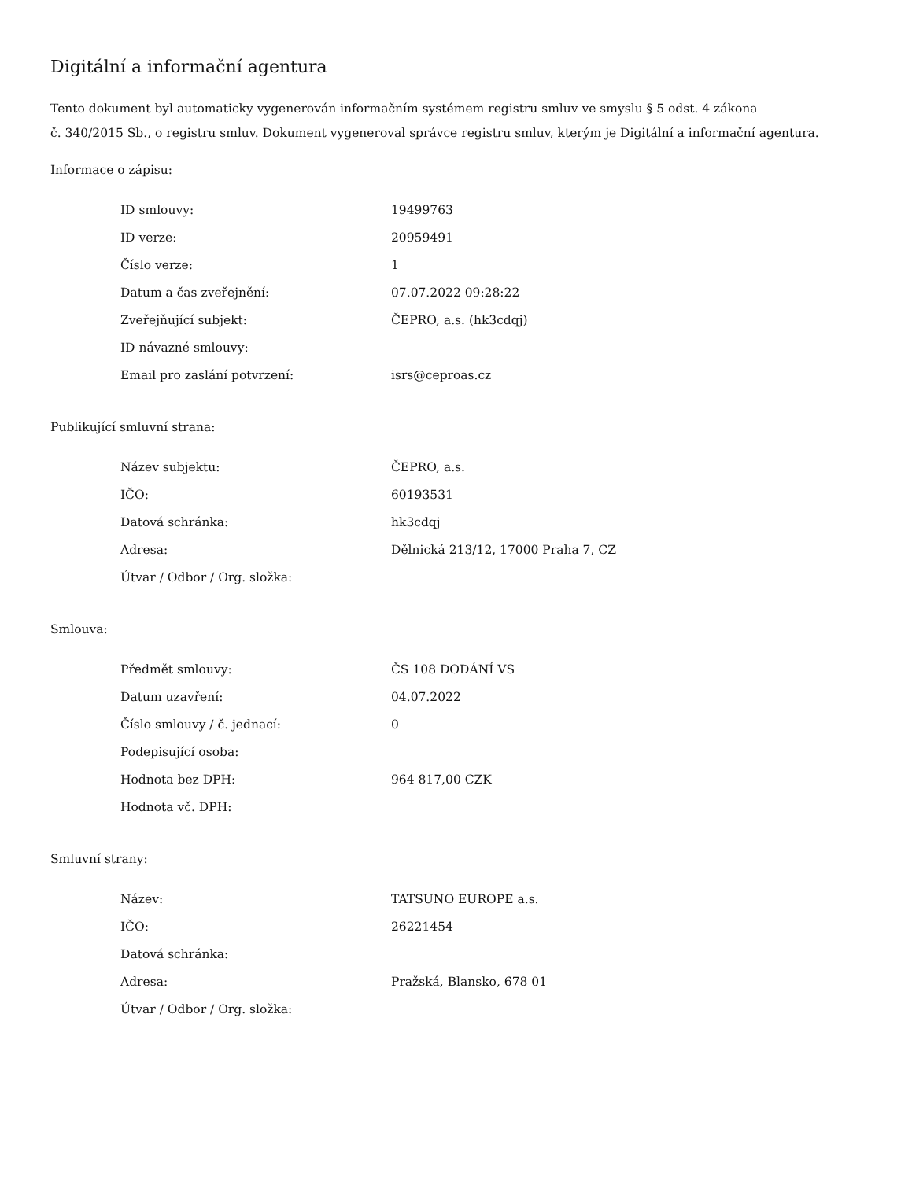Digitální a informační agentura
Tento dokument byl automaticky vygenerován informačním systémem registru smluv ve smyslu § 5 odst. 4 zákona
č. 340/2015 Sb., o registru smluv. Dokument vygeneroval správce registru smluv, kterým je Digitální a informační agentura.
Informace o zápisu:
| ID smlouvy: | 19499763 |
| ID verze: | 20959491 |
| Číslo verze: | 1 |
| Datum a čas zveřejnění: | 07.07.2022 09:28:22 |
| Zveřejňující subjekt: | ČEPRO, a.s. (hk3cdqj) |
| ID návazné smlouvy: | |
| Email pro zaslání potvrzení: | isrs@ceproas.cz |
Publikující smluvní strana:
| Název subjektu: | ČEPRO, a.s. |
| IČO: | 60193531 |
| Datová schránka: | hk3cdqj |
| Adresa: | Dělnická 213/12, 17000 Praha 7, CZ |
| Útvar / Odbor / Org. složka: | |
Smlouva:
| Předmět smlouvy: | ČS 108 DODÁNÍ VS |
| Datum uzavření: | 04.07.2022 |
| Číslo smlouvy / č. jednací: | 0 |
| Podepisující osoba: | |
| Hodnota bez DPH: | 964 817,00 CZK |
| Hodnota vč. DPH: | |
Smluvní strany:
| Název: | TATSUNO EUROPE a.s. |
| IČO: | 26221454 |
| Datová schránka: | |
| Adresa: | Pražská, Blansko, 678 01 |
| Útvar / Odbor / Org. složka: | |